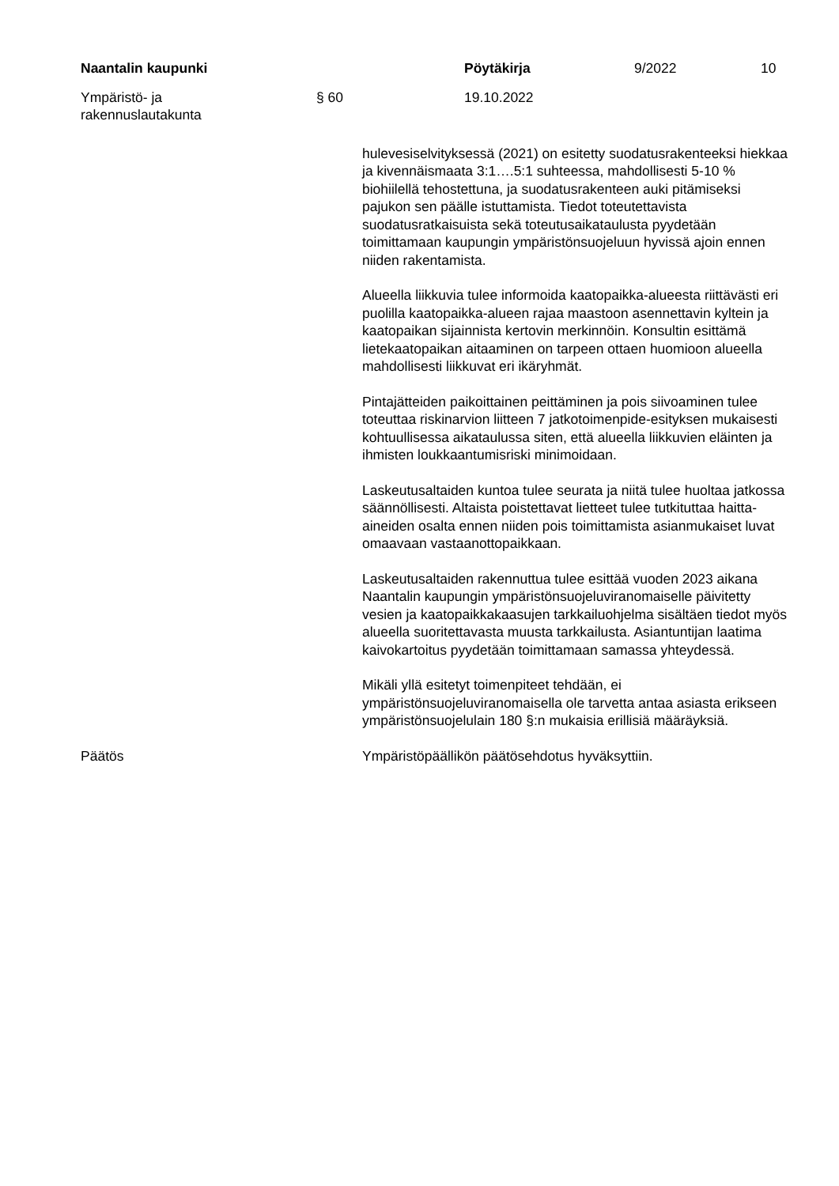Naantalin kaupunki Pöytäkirja 9/2022 10
Ympäristö- ja
rakennuslautakunta
§ 60 19.10.2022
hulevesiselvityksessä (2021) on esitetty suodatusrakenteeksi hiekkaa ja kivennäismaata 3:1….5:1 suhteessa, mahdollisesti 5-10 % biohiilellä tehostettuna, ja suodatusrakenteen auki pitämiseksi pajukon sen päälle istuttamista. Tiedot toteutettavista suodatusratkaisuista sekä toteutusaikataulusta pyydetään toimittamaan kaupungin ympäristönsuojeluun hyvissä ajoin ennen niiden rakentamista.
Alueella liikkuvia tulee informoida kaatopaikka-alueesta riittävästi eri puolilla kaatopaikka-alueen rajaa maastoon asennettavin kyltein ja kaatopaikan sijainnista kertovin merkinnöin. Konsultin esittämä lietekaatopaikan aitaaminen on tarpeen ottaen huomioon alueella mahdollisesti liikkuvat eri ikäryhmät.
Pintajätteiden paikoittainen peittäminen ja pois siivoaminen tulee toteuttaa riskinarvion liitteen 7 jatkotoimenpide-esityksen mukaisesti kohtuullisessa aikataulussa siten, että alueella liikkuvien eläinten ja ihmisten loukkaantumisriski minimoidaan.
Laskeutusaltaiden kuntoa tulee seurata ja niitä tulee huoltaa jatkossa säännöllisesti. Altaista poistettavat lietteet tulee tutkituttaa haitta-aineiden osalta ennen niiden pois toimittamista asianmukaiset luvat omaavaan vastaanottopaikkaan.
Laskeutusaltaiden rakennuttua tulee esittää vuoden 2023 aikana Naantalin kaupungin ympäristönsuojeluviranomaiselle päivitetty vesien ja kaatopaikkakaasujen tarkkailuohjelma sisältäen tiedot myös alueella suoritettavasta muusta tarkkailusta. Asiantuntijan laatima kaivokartoitus pyydetään toimittamaan samassa yhteydessä.
Mikäli yllä esitetyt toimenpiteet tehdään, ei ympäristönsuojeluviranomaisella ole tarvetta antaa asiasta erikseen ympäristönsuojelulain 180 §:n mukaisia erillisiä määräyksiä.
Päätös Ympäristöpäällikön päätösehdotus hyväksyttiin.